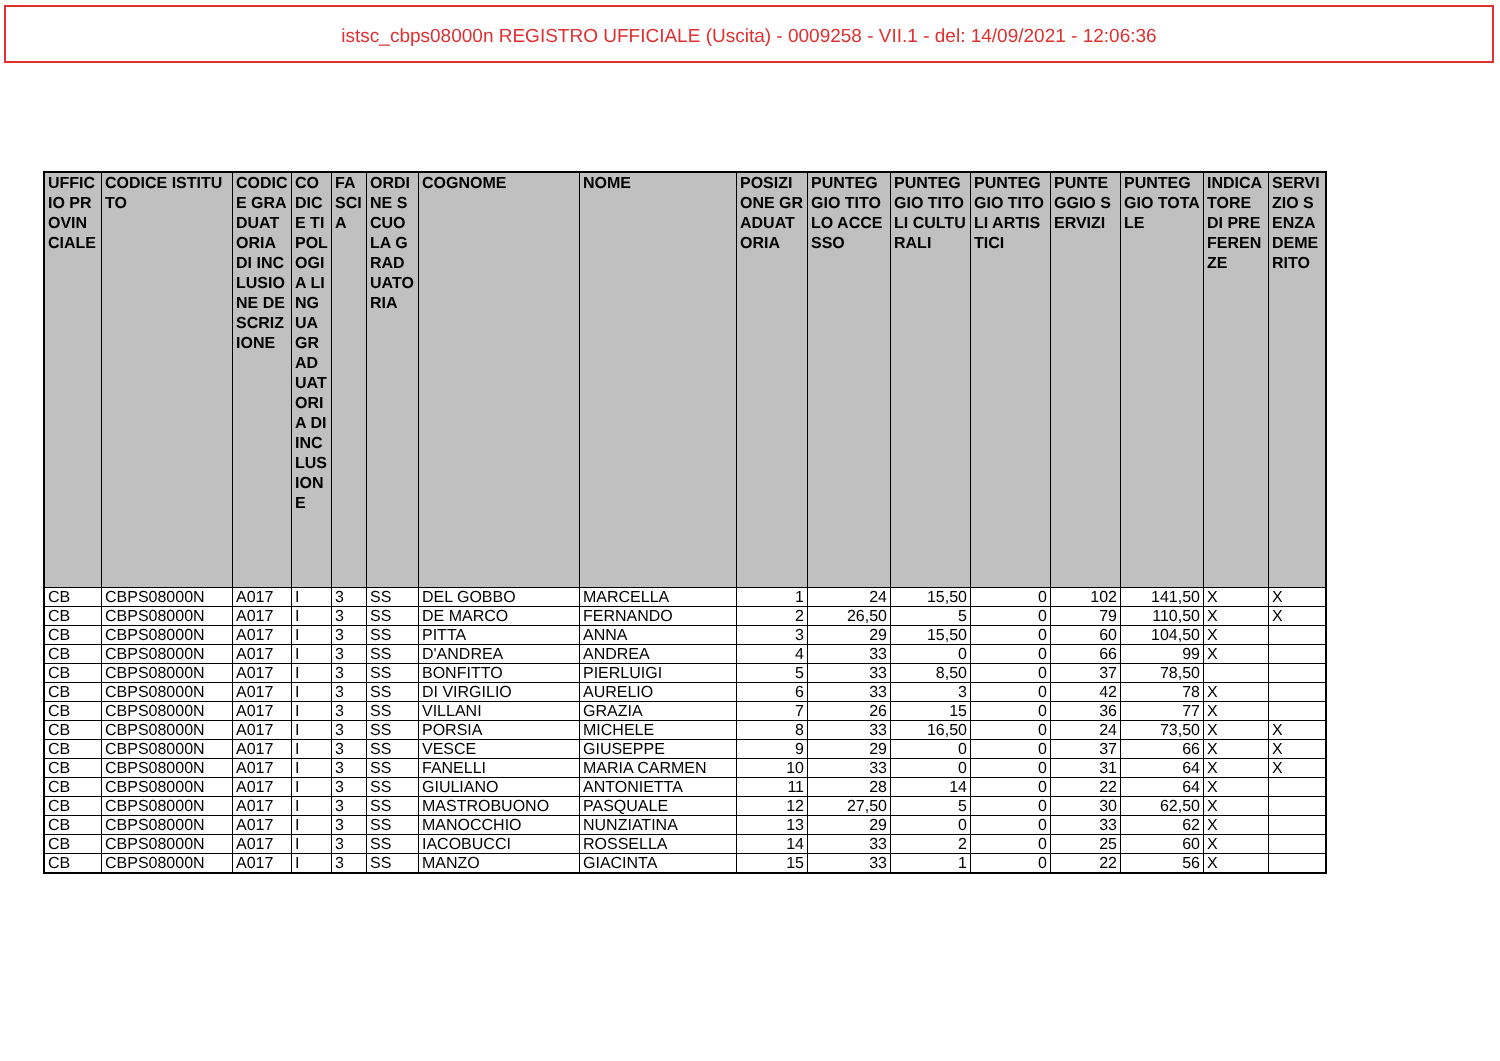istsc_cbps08000n REGISTRO UFFICIALE (Uscita) - 0009258 - VII.1 - del: 14/09/2021 - 12:06:36
| UFFICIO PROVINCIALE | CODICE ISTITUTO | CODICE GRADUATORIA DI INCLUSIONE DESCRIZIONE | CODICE TIPOLOGIA LINGUA GRADUATORIA DI INCLUSIONE | FASCIA | ORDINE SCUOLA GRADUATORIA | COGNOME | NOME | POSIZIONE GRADUATORIA | PUNTEGGIO TITOLO ACCESSO | PUNTEGGIO TITOLI CULTURALI | PUNTEGGIO TITOLI ARTISTICI | PUNTEGGIO SERVIZI | PUNTEGGIO TOTALE | INDICATORE DI PREFERENZE | SERVIZIO SENZA DEMERITO |
| --- | --- | --- | --- | --- | --- | --- | --- | --- | --- | --- | --- | --- | --- | --- | --- |
| CB | CBPS08000N | A017 | I | 3 | SS | DEL GOBBO | MARCELLA | 1 | 24 | 15,50 | 0 | 102 | 141,50 | X | X |
| CB | CBPS08000N | A017 | I | 3 | SS | DE MARCO | FERNANDO | 2 | 26,50 | 5 | 0 | 79 | 110,50 | X | X |
| CB | CBPS08000N | A017 | I | 3 | SS | PITTA | ANNA | 3 | 29 | 15,50 | 0 | 60 | 104,50 | X | |
| CB | CBPS08000N | A017 | I | 3 | SS | D'ANDREA | ANDREA | 4 | 33 | 0 | 0 | 66 | 99 | X | |
| CB | CBPS08000N | A017 | I | 3 | SS | BONFITTO | PIERLUIGI | 5 | 33 | 8,50 | 0 | 37 | 78,50 | | |
| CB | CBPS08000N | A017 | I | 3 | SS | DI VIRGILIO | AURELIO | 6 | 33 | 3 | 0 | 42 | 78 | X | |
| CB | CBPS08000N | A017 | I | 3 | SS | VILLANI | GRAZIA | 7 | 26 | 15 | 0 | 36 | 77 | X | |
| CB | CBPS08000N | A017 | I | 3 | SS | PORSIA | MICHELE | 8 | 33 | 16,50 | 0 | 24 | 73,50 | X | X |
| CB | CBPS08000N | A017 | I | 3 | SS | VESCE | GIUSEPPE | 9 | 29 | 0 | 0 | 37 | 66 | X | X |
| CB | CBPS08000N | A017 | I | 3 | SS | FANELLI | MARIA CARMEN | 10 | 33 | 0 | 0 | 31 | 64 | X | X |
| CB | CBPS08000N | A017 | I | 3 | SS | GIULIANO | ANTONIETTA | 11 | 28 | 14 | 0 | 22 | 64 | X | |
| CB | CBPS08000N | A017 | I | 3 | SS | MASTROBUONO | PASQUALE | 12 | 27,50 | 5 | 0 | 30 | 62,50 | X | |
| CB | CBPS08000N | A017 | I | 3 | SS | MANOCCHIO | NUNZIATINA | 13 | 29 | 0 | 0 | 33 | 62 | X | |
| CB | CBPS08000N | A017 | I | 3 | SS | IACOBUCCI | ROSSELLA | 14 | 33 | 2 | 0 | 25 | 60 | X | |
| CB | CBPS08000N | A017 | I | 3 | SS | MANZO | GIACINTA | 15 | 33 | 1 | 0 | 22 | 56 | X | |